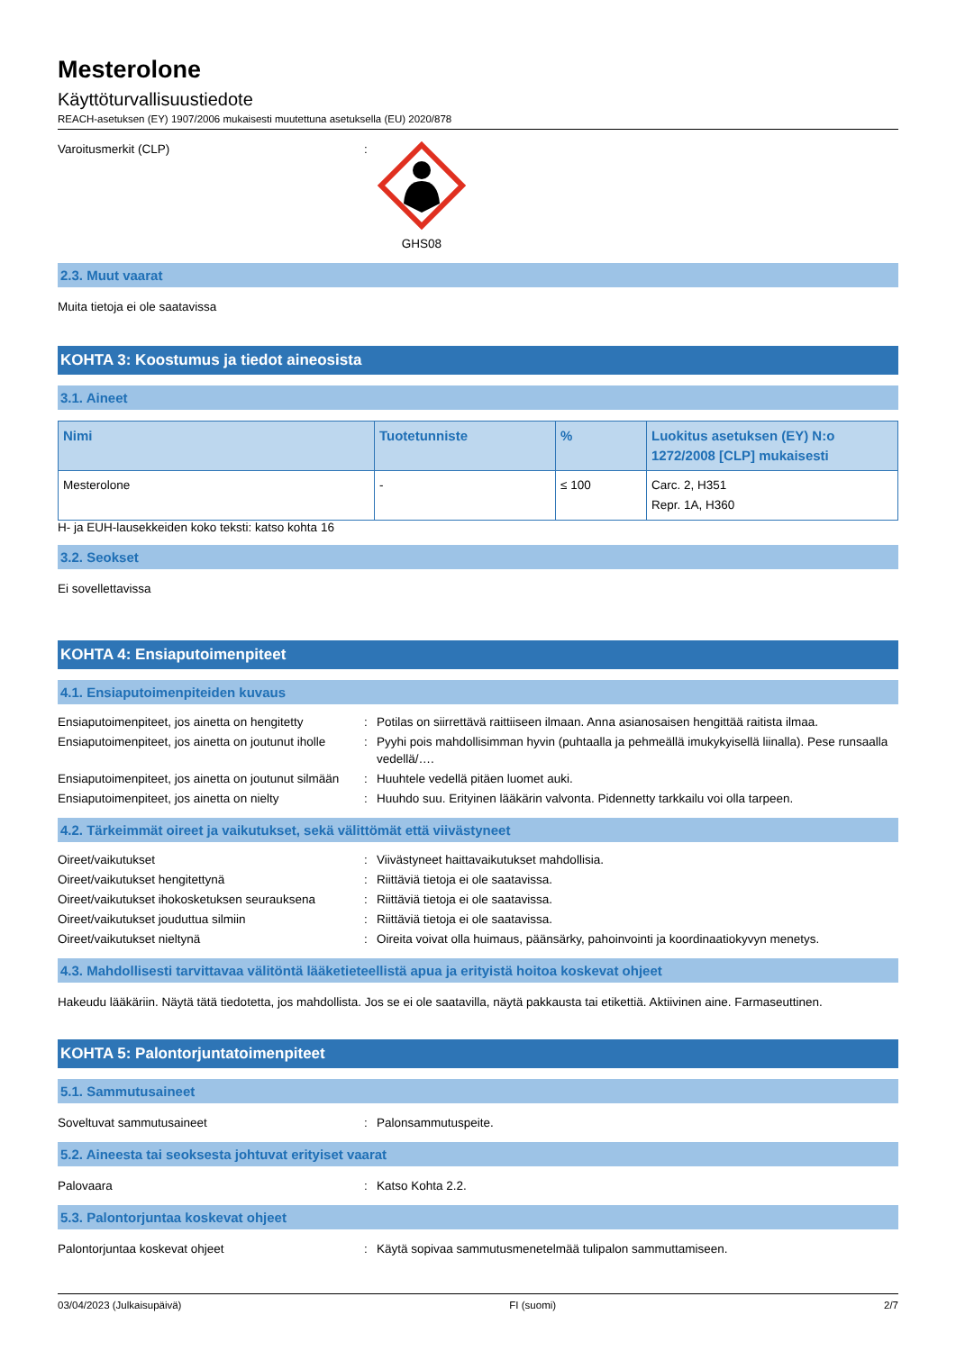Mesterolone
Käyttöturvallisuustiedote
REACH-asetuksen (EY) 1907/2006 mukaisesti muutettuna asetuksella (EU) 2020/878
Varoitusmerkit (CLP) : GHS08
2.3. Muut vaarat
Muita tietoja ei ole saatavissa
KOHTA 3: Koostumus ja tiedot aineosista
3.1. Aineet
| Nimi | Tuotetunniste | % | Luokitus asetuksen (EY) N:o 1272/2008 [CLP] mukaisesti |
| --- | --- | --- | --- |
| Mesterolone | - | ≤ 100 | Carc. 2, H351 Repr. 1A, H360 |
H- ja EUH-lausekkeiden koko teksti: katso kohta 16
3.2. Seokset
Ei sovellettavissa
KOHTA 4: Ensiaputoimenpiteet
4.1. Ensiaputoimenpiteiden kuvaus
Ensiaputoimenpiteet, jos ainetta on hengitetty
: Potilas on siirrettävä raittiiseen ilmaan. Anna asianosaisen hengittää raitista ilmaa.
Ensiaputoimenpiteet, jos ainetta on joutunut iholle
: Pyyhi pois mahdollisimman hyvin (puhtaalla ja pehmeällä imukykyisellä liinalla). Pese runsaalla vedellä/….
Ensiaputoimenpiteet, jos ainetta on joutunut silmään
: Huuhtele vedellä pitäen luomet auki.
Ensiaputoimenpiteet, jos ainetta on nielty
: Huuhdo suu. Erityinen lääkärin valvonta. Pidennetty tarkkailu voi olla tarpeen.
4.2. Tärkeimmät oireet ja vaikutukset, sekä välittömät että viivästyneet
Oireet/vaikutukset : Viivästyneet haittavaikutukset mahdollisia.
Oireet/vaikutukset hengitettynä : Riittäviä tietoja ei ole saatavissa.
Oireet/vaikutukset ihokosketuksen seurauksena
: Riittäviä tietoja ei ole saatavissa.
Oireet/vaikutukset jouduttua silmiin : Riittäviä tietoja ei ole saatavissa.
Oireet/vaikutukset nieltynä : Oireita voivat olla huimaus, päänsärky, pahoinvointi ja koordinaatiokyvyn menetys.
4.3. Mahdollisesti tarvittavaa välitöntä lääketieteellistä apua ja erityistä hoitoa koskevat ohjeet
Hakeudu lääkäriin. Näytä tätä tiedotetta, jos mahdollista. Jos se ei ole saatavilla, näytä pakkausta tai etikettiä. Aktiivinen aine. Farmaseuttinen.
KOHTA 5: Palontorjuntatoimenpiteet
5.1. Sammutusaineet
Soveltuvat sammutusaineet : Palonsammutuspeite.
5.2. Aineesta tai seoksesta johtuvat erityiset vaarat
Palovaara : Katso Kohta 2.2.
5.3. Palontorjuntaa koskevat ohjeet
Palontorjuntaa koskevat ohjeet : Käytä sopivaa sammutusmenetelmää tulipalon sammuttamiseen.
03/04/2023 (Julkaisupäivä) FI (suomi) 2/7